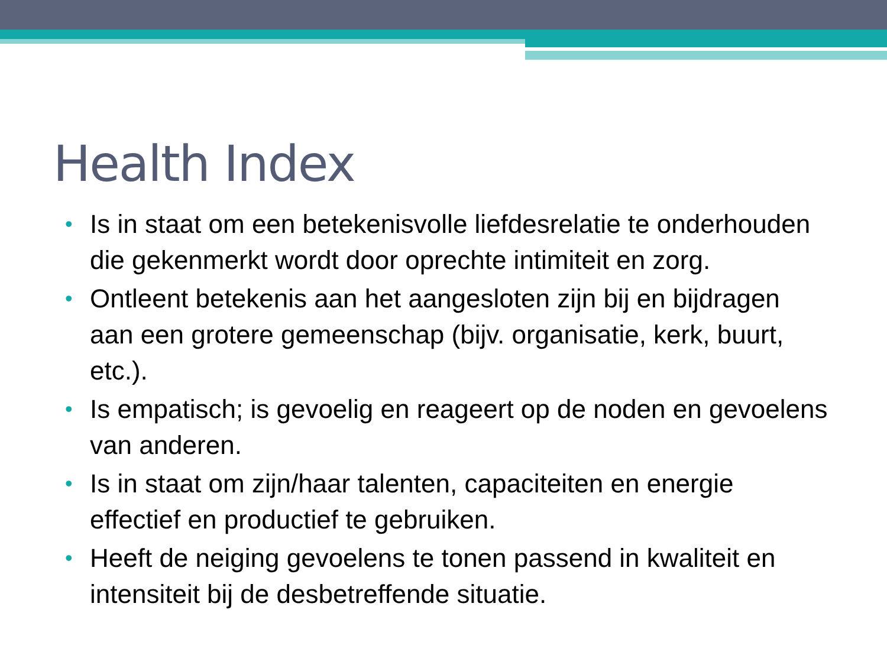Health Index
• Is in staat om een betekenisvolle liefdesrelatie te onderhouden die gekenmerkt wordt door oprechte intimiteit en zorg.
• Ontleent betekenis aan het aangesloten zijn bij en bijdragen aan een grotere gemeenschap (bijv. organisatie, kerk, buurt, etc.).
• Is empatisch; is gevoelig en reageert op de noden en gevoelens van anderen.
• Is in staat om zijn/haar talenten, capaciteiten en energie effectief en productief te gebruiken.
• Heeft de neiging gevoelens te tonen passend in kwaliteit en intensiteit bij de desbetreffende situatie.